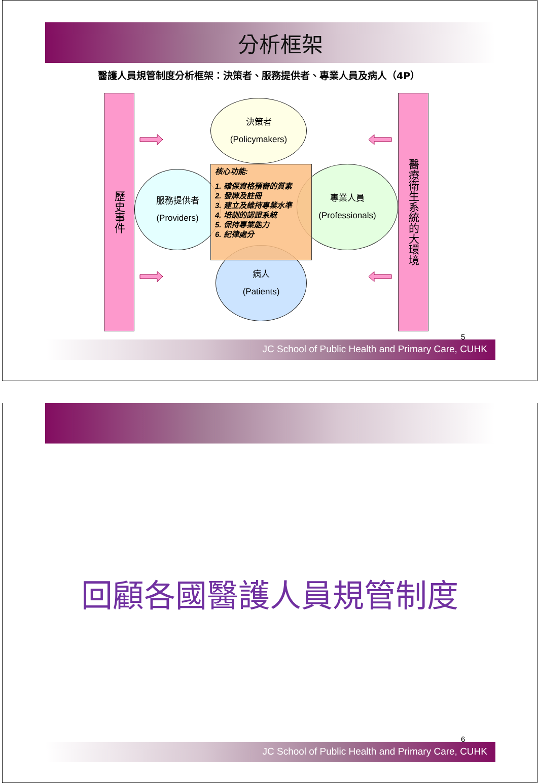分析框架
醫護人員規管制度分析框架：決策者、服務提供者、專業人員及病人（4P）
歷史事件
決策者
(Policymakers)
服務提供者
(Providers)
核心功能:
1. 確保資格預審的質素
2. 發牌及註冊
3. 建立及維持專業水準
4. 培訓的認證系統
5. 保持專業能力
6. 紀律處分
專業人員
(Professionals)
病人
(Patients)
醫療衛生系統的大環境
5
JC School of Public Health and Primary Care, CUHK
回顧各國醫護人員規管制度
6
JC School of Public Health and Primary Care, CUHK